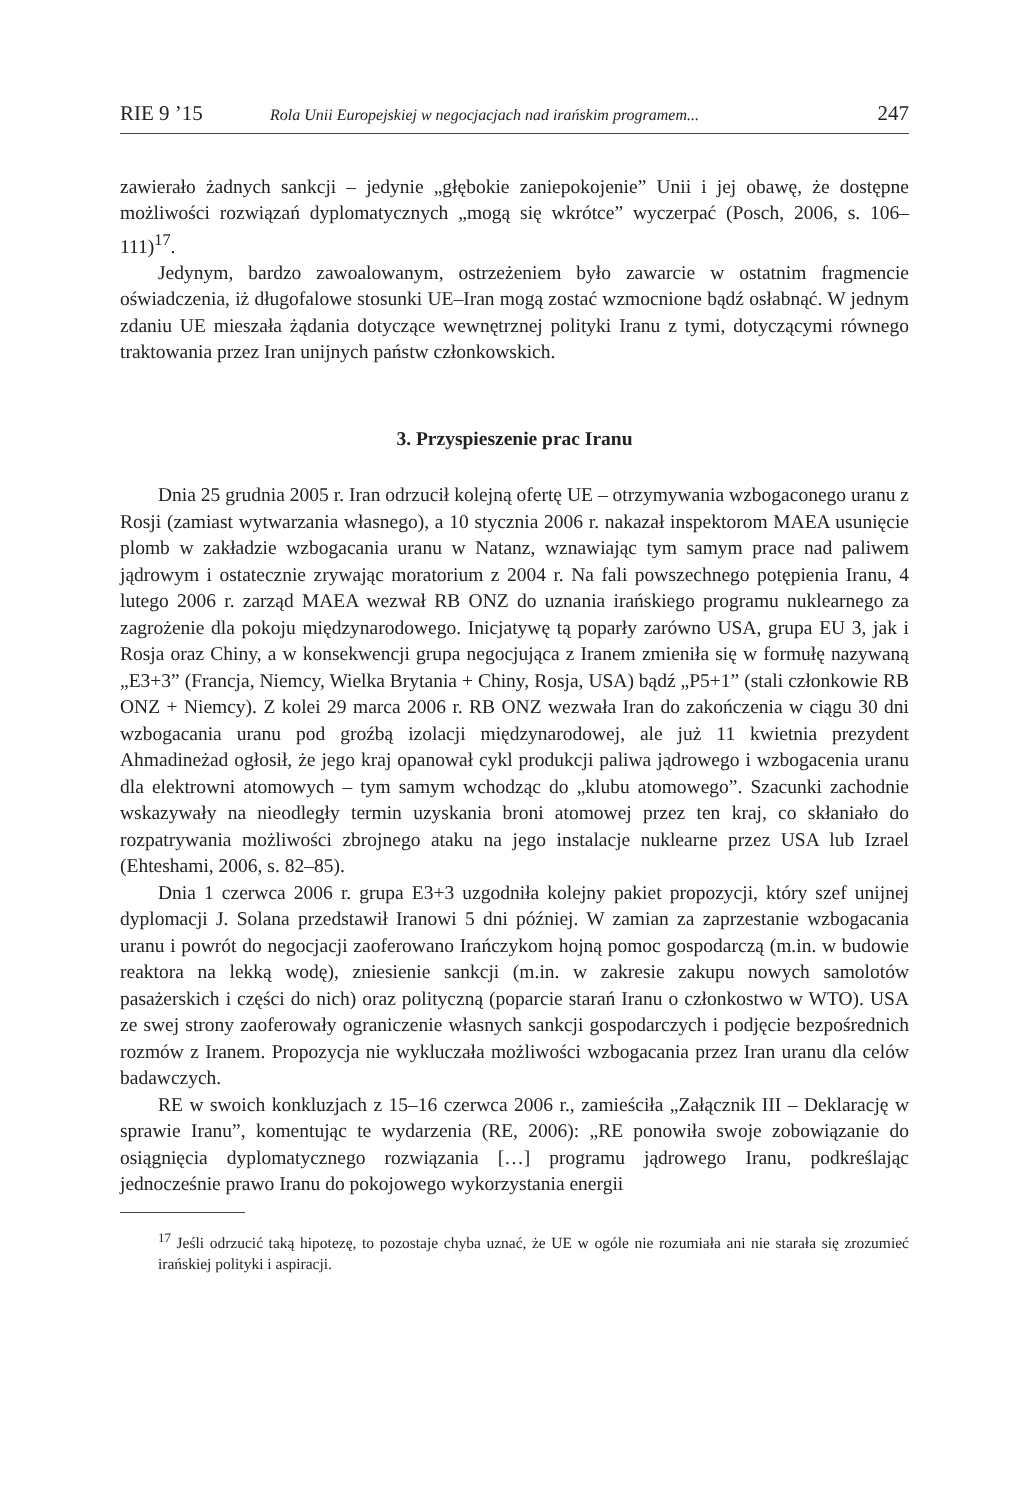RIE 9 ’15 Rola Unii Europejskiej w negocjacjach nad irańskim programem... 247
zawierało żadnych sankcji – jedynie „głębokie zaniepokojenie” Unii i jej obawę, że dostępne możliwości rozwiązań dyplomatycznych „mogą się wkrótce” wyczerpać (Posch, 2006, s. 106–111)<sup>17</sup>.
Jedynym, bardzo zawoalowanym, ostrzeżeniem było zawarcie w ostatnim fragmencie oświadczenia, iż długofalowe stosunki UE–Iran mogą zostać wzmocnione bądź osłabnąć. W jednym zdaniu UE mieszała żądania dotyczące wewnętrznej polityki Iranu z tymi, dotyczącymi równego traktowania przez Iran unijnych państw członkowskich.
3. Przyspieszenie prac Iranu
Dnia 25 grudnia 2005 r. Iran odrzucił kolejną ofertę UE – otrzymywania wzbogaconego uranu z Rosji (zamiast wytwarzania własnego), a 10 stycznia 2006 r. nakazał inspektorom MAEA usunięcie plomb w zakładzie wzbogacania uranu w Natanz, wznawiając tym samym prace nad paliwem jądrowym i ostatecznie zrywając moratorium z 2004 r. Na fali powszechnego potępienia Iranu, 4 lutego 2006 r. zarząd MAEA wezwał RB ONZ do uznania irańskiego programu nuklearnego za zagrożenie dla pokoju międzynarodowego. Inicjatywę tą poparły zarówno USA, grupa EU 3, jak i Rosja oraz Chiny, a w konsekwencji grupa negocjująca z Iranem zmieniła się w formułę nazywaną „E3+3” (Francja, Niemcy, Wielka Brytania + Chiny, Rosja, USA) bądź „P5+1” (stali członkowie RB ONZ + Niemcy). Z kolei 29 marca 2006 r. RB ONZ wezwała Iran do zakończenia w ciągu 30 dni wzbogacania uranu pod groźbą izolacji międzynarodowej, ale już 11 kwietnia prezydent Ahmadineżad ogłosił, że jego kraj opanował cykl produkcji paliwa jądrowego i wzbogacenia uranu dla elektrowni atomowych – tym samym wchodząc do „klubu atomowego”. Szacunki zachodnie wskazywały na nieodległy termin uzyskania broni atomowej przez ten kraj, co skłaniało do rozpatrywania możliwości zbrojnego ataku na jego instalacje nuklearne przez USA lub Izrael (Ehteshami, 2006, s. 82–85).
Dnia 1 czerwca 2006 r. grupa E3+3 uzgodniła kolejny pakiet propozycji, który szef unijnej dyplomacji J. Solana przedstawił Iranowi 5 dni później. W zamian za zaprzestanie wzbogacania uranu i powrót do negocjacji zaoferowano Irańczykom hojną pomoc gospodarczą (m.in. w budowie reaktora na lekką wodę), zniesienie sankcji (m.in. w zakresie zakupu nowych samolotów pasażerskich i części do nich) oraz polityczną (poparcie starań Iranu o członkostwo w WTO). USA ze swej strony zaoferowały ograniczenie własnych sankcji gospodarczych i podjęcie bezpośrednich rozmów z Iranem. Propozycja nie wykluczała możliwości wzbogacania przez Iran uranu dla celów badawczych.
RE w swoich konkluzjach z 15–16 czerwca 2006 r., zamieściła „Załącznik III – Deklarację w sprawie Iranu”, komentując te wydarzenia (RE, 2006): „RE ponowiła swoje zobowiązanie do osiągnięcia dyplomatycznego rozwiązania […] programu jądrowego Iranu, podkreślając jednocześnie prawo Iranu do pokojowego wykorzystania energii
<sup>17</sup> Jeśli odrzucić taką hipotezę, to pozostaje chyba uznać, że UE w ogóle nie rozumiała ani nie starała się zrozumieć irańskiej polityki i aspiracji.